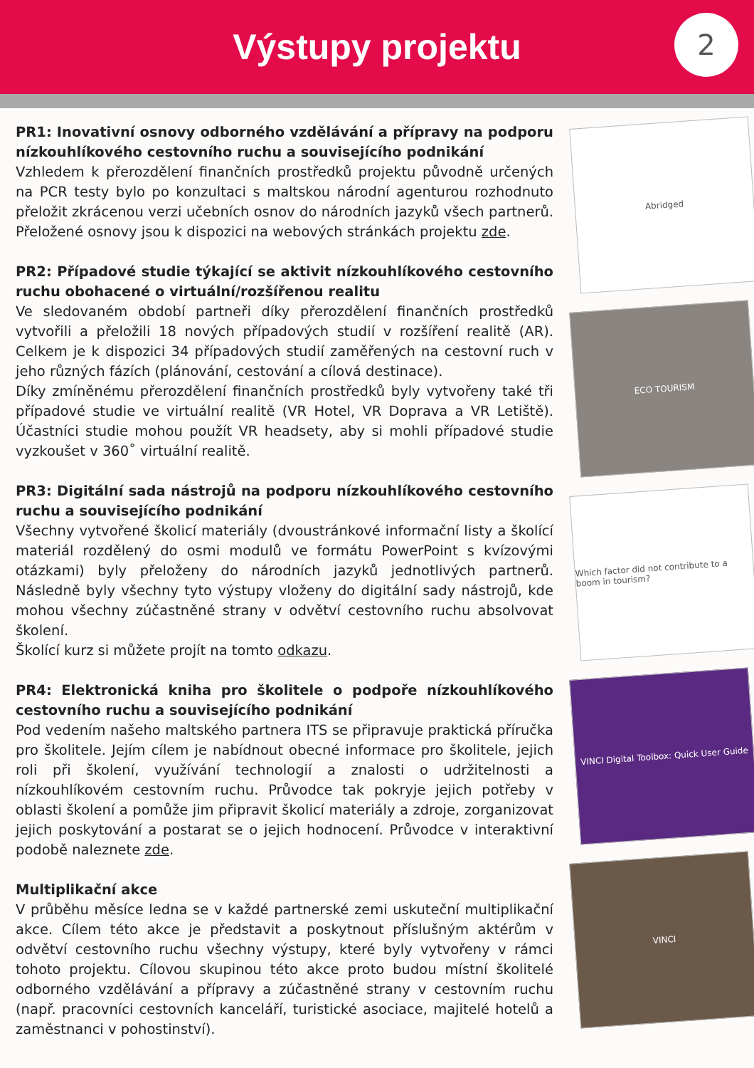Výstupy projektu
2
PR1: Inovativní osnovy odborného vzdělávání a přípravy na podporu nízkouhlíkového cestovního ruchu a souvisejícího podnikání
Vzhledem k přerozdělení finančních prostředků projektu původně určených na PCR testy bylo po konzultaci s maltskou národní agenturou rozhodnuto přeložit zkrácenou verzi učebních osnov do národních jazyků všech partnerů. Přeložené osnovy jsou k dispozici na webových stránkách projektu zde.
PR2: Případové studie týkající se aktivit nízkouhlíkového cestovního ruchu obohacené o virtuální/rozšířenou realitu
Ve sledovaném období partneři díky přerozdělení finančních prostředků vytvořili a přeložili 18 nových případových studií v rozšíření realitě (AR). Celkem je k dispozici 34 případových studií zaměřených na cestovní ruch v jeho různých fázích (plánování, cestování a cílová destinace).
Díky zmíněnému přerozdělení finančních prostředků byly vytvořeny také tři případové studie ve virtuální realitě (VR Hotel, VR Doprava a VR Letiště). Účastníci studie mohou použít VR headsety, aby si mohli případové studie vyzkoušet v 360˚ virtuální realitě.
PR3: Digitální sada nástrojů na podporu nízkouhlíkového cestovního ruchu a souvisejícího podnikání
Všechny vytvořené školicí materiály (dvoustránkové informační listy a školící materiál rozdělený do osmi modulů ve formátu PowerPoint s kvízovými otázkami) byly přeloženy do národních jazyků jednotlivých partnerů. Následně byly všechny tyto výstupy vloženy do digitální sady nástrojů, kde mohou všechny zúčastněné strany v odvětví cestovního ruchu absolvovat školení.
Školící kurz si můžete projít na tomto odkazu.
PR4: Elektronická kniha pro školitele o podpoře nízkouhlíkového cestovního ruchu a souvisejícího podnikání
Pod vedením našeho maltského partnera ITS se připravuje praktická příručka pro školitele. Jejím cílem je nabídnout obecné informace pro školitele, jejich roli při školení, využívání technologií a znalosti o udržitelnosti a nízkouhlíkovém cestovním ruchu. Průvodce tak pokryje jejich potřeby v oblasti školení a pomůže jim připravit školicí materiály a zdroje, zorganizovat jejich poskytování a postarat se o jejich hodnocení. Průvodce v interaktivní podobě naleznete zde.
Multiplikační akce
V průběhu měsíce ledna se v každé partnerské zemi uskuteční multiplikační akce. Cílem této akce je představit a poskytnout příslušným aktérům v odvětví cestovního ruchu všechny výstupy, které byly vytvořeny v rámci tohoto projektu. Cílovou skupinou této akce proto budou místní školitelé odborného vzdělávání a přípravy a zúčastněné strany v cestovním ruchu (např. pracovníci cestovních kanceláří, turistické asociace, majitelé hotelů a zaměstnanci v pohostinství).
Abridged
ECO TOURISM
Which factor did not contribute to a boom in tourism?
VINCI Digital Toolbox: Quick User Guide
VINCI